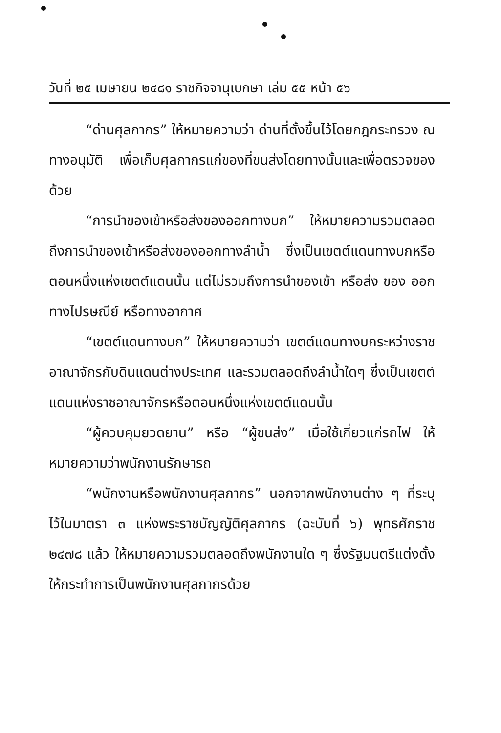วันที่ ๒๕ เมษายน ๒๔๘๑ ราชกิจจานุเบกษา เล่ม ๕๕ หน้า ๕๖
“ด่านศุลกากร” ให้หมายความว่า ด่านที่ตั้งขึ้นไว้โดยกฎกระทรวง ณทางอนุมัติ เพื่อเก็บศุลกากรแก่ของที่ขนส่งโดยทางนั้นและเพื่อตรวจของด้วย
“การนำของเข้าหรือส่งของออกทางบก” ให้หมายความรวมตลอดถึงการนำของเข้าหรือส่งของออกทางลำน้ำ ซึ่งเป็นเขตต์แดนทางบกหรือตอนหนึ่งแห่งเขตต์แดนนั้น แต่ไม่รวมถึงการนำของเข้า หรือส่ง ของ ออก ทางไปรษณีย์ หรือทางอากาศ
“เขตต์แดนทางบก” ให้หมายความว่า เขตต์แดนทางบกระหว่างราชอาณาจักรกับดินแดนต่างประเทศ และรวมตลอดถึงลำน้ำใดๆ ซึ่งเป็นเขตต์แดนแห่งราชอาณาจักรหรือตอนหนึ่งแห่งเขตต์แดนนั้น
“ผู้ควบคุมยวดยาน” หรือ “ผู้ขนส่ง” เมื่อใช้เกี่ยวแก่รถไฟ ให้หมายความว่าพนักงานรักษารถ
“พนักงานหรือพนักงานศุลกากร” นอกจากพนักงานต่าง ๆ ที่ระบุไว้ในมาตรา ๓ แห่งพระราชบัญญัติศุลกากร (ฉะบับที่ ๖) พุทธศักราช ๒๔๗๘ แล้ว ให้หมายความรวมตลอดถึงพนักงานใด ๆ ซึ่งรัฐมนตรีแต่งตั้งให้กระทำการเป็นพนักงานศุลกากรด้วย